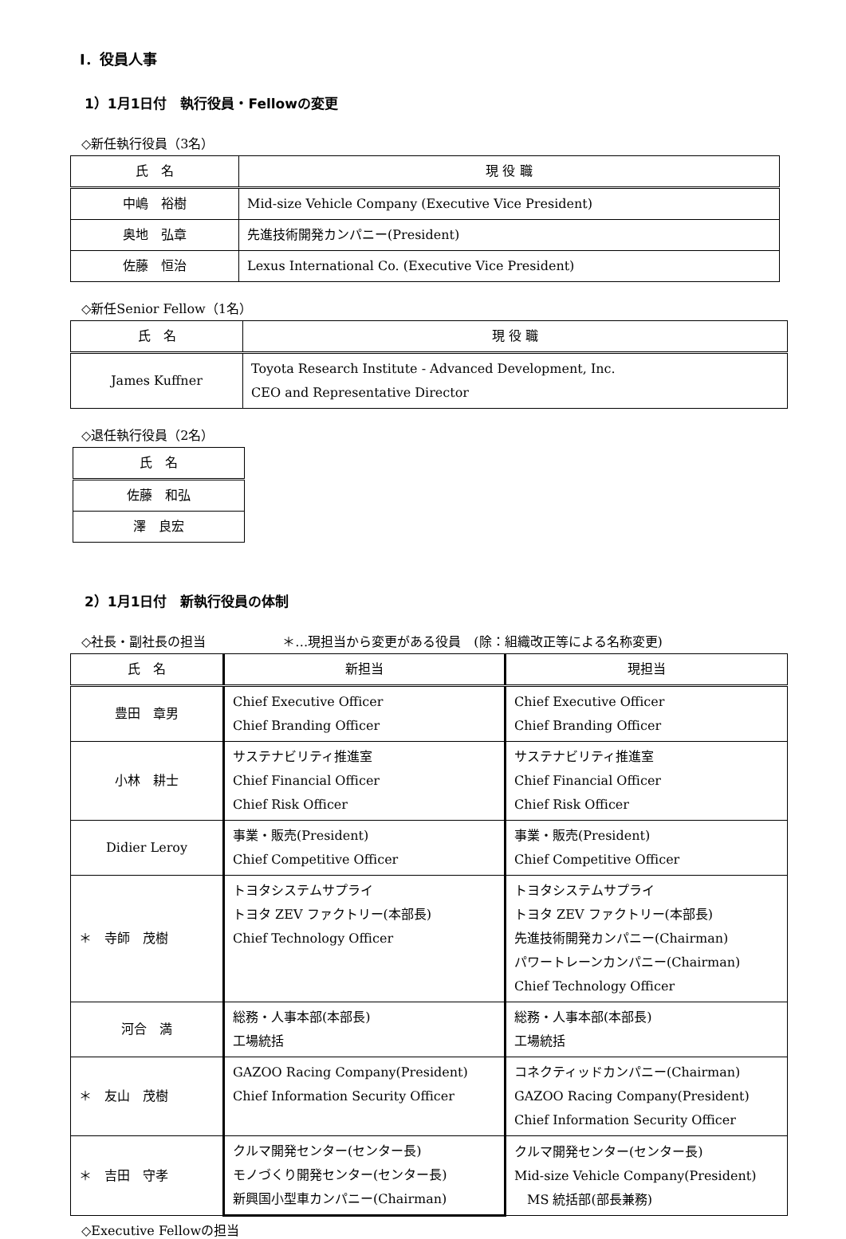Ⅰ．役員人事
1）1月1日付　執行役員・Fellowの変更
◇新任執行役員（3名）
| 氏 名 | 現 役 職 |
| --- | --- |
| 中嶋 裕樹 | Mid-size Vehicle Company (Executive Vice President) |
| 奥地 弘章 | 先進技術開発カンパニー(President) |
| 佐藤 恒治 | Lexus International Co. (Executive Vice President) |
◇新任Senior Fellow（1名）
| 氏 名 | 現 役 職 |
| --- | --- |
| James Kuffner | Toyota Research Institute - Advanced Development, Inc. CEO and Representative Director |
◇退任執行役員（2名）
| 氏 名 |
| --- |
| 佐藤 和弘 |
| 澤 良宏 |
2）1月1日付　新執行役員の体制
◇社長・副社長の担当　　　　　　＊…現担当から変更がある役員　(除：組織改正等による名称変更)
| 氏 名 | 新担当 | 現担当 |
| --- | --- | --- |
| 豊田 章男 | Chief Executive Officer Chief Branding Officer | Chief Executive Officer Chief Branding Officer |
| 小林 耕士 | サステナビリティ推進室 Chief Financial Officer Chief Risk Officer | サステナビリティ推進室 Chief Financial Officer Chief Risk Officer |
| Didier Leroy | 事業・販売(President) Chief Competitive Officer | 事業・販売(President) Chief Competitive Officer |
| ＊ 寺師 茂樹 | トヨタシステムサプライ トヨタ ZEV ファクトリー(本部長) Chief Technology Officer | トヨタシステムサプライ トヨタ ZEV ファクトリー(本部長) 先進技術開発カンパニー(Chairman) パワートレーンカンパニー(Chairman) Chief Technology Officer |
| 河合 満 | 総務・人事本部(本部長) 工場統括 | 総務・人事本部(本部長) 工場統括 |
| ＊ 友山 茂樹 | GAZOO Racing Company(President) Chief Information Security Officer | コネクティッドカンパニー(Chairman) GAZOO Racing Company(President) Chief Information Security Officer |
| ＊ 吉田 守孝 | クルマ開発センター(センター長) モノづくり開発センター(センター長) 新興国小型車カンパニー(Chairman) | クルマ開発センター(センター長) Mid-size Vehicle Company(President) MS 統括部(部長兼務) |
◇Executive Fellowの担当